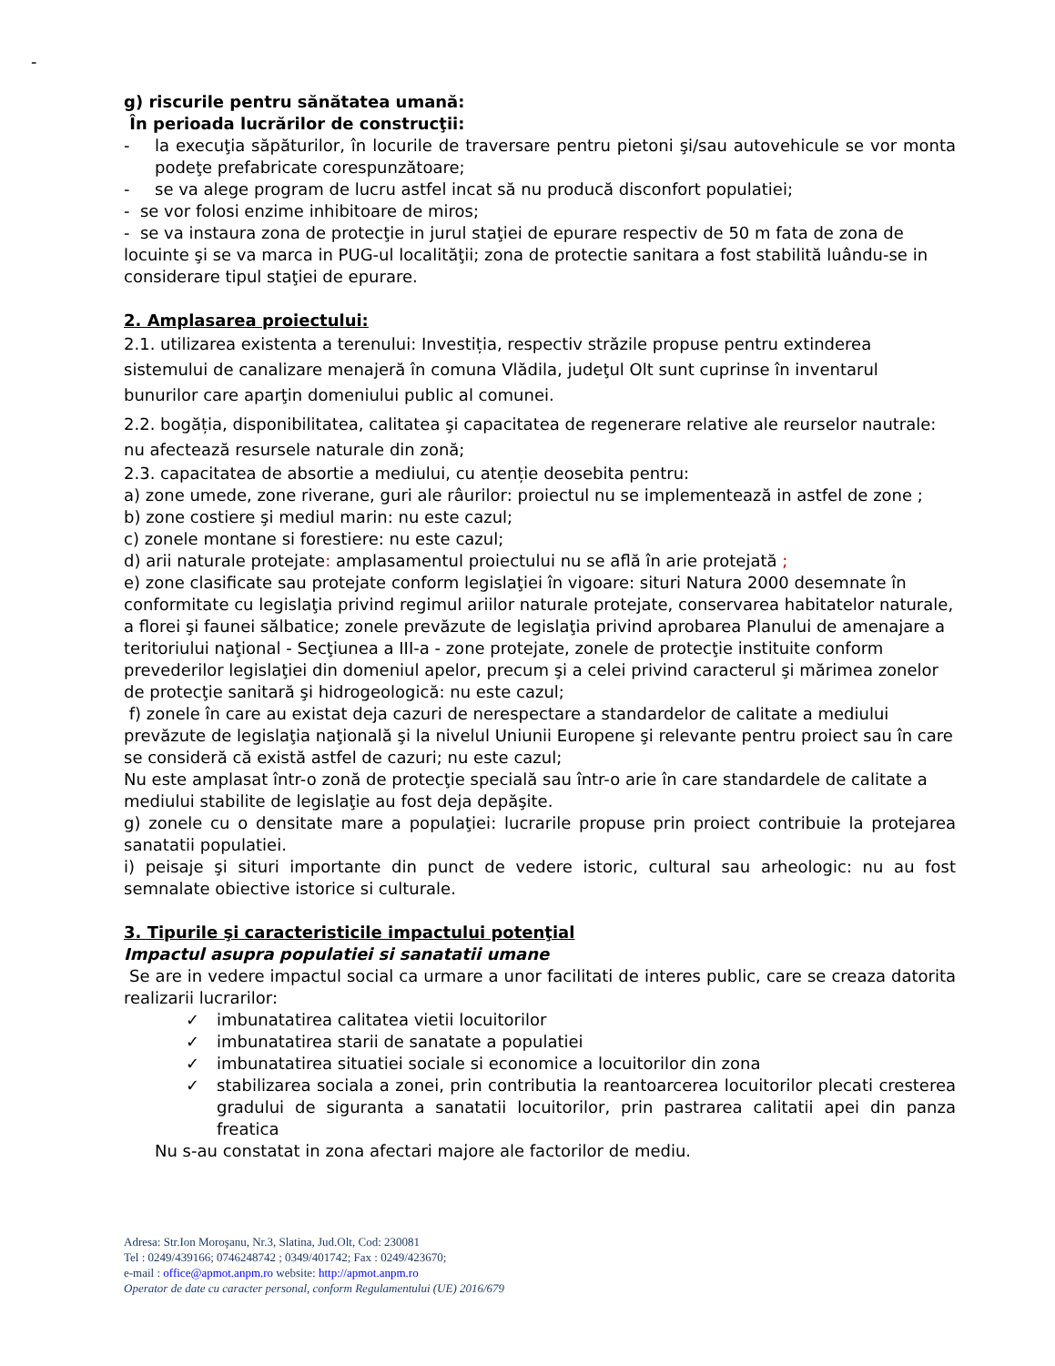-
g) riscurile pentru sănătatea umană:
În perioada lucrărilor de construcţii:
- la execuţia săpăturilor, în locurile de traversare pentru pietoni şi/sau autovehicule se vor monta podeţe prefabricate corespunzătoare;
- se va alege program de lucru astfel incat să nu producă disconfort populatiei;
- se vor folosi enzime inhibitoare de miros;
- se va instaura zona de protecţie in jurul staţiei de epurare respectiv de 50 m fata de zona de locuinte şi se va marca in PUG-ul localităţii; zona de protectie sanitara a fost stabilită luându-se in considerare tipul staţiei de epurare.
2. Amplasarea proiectului:
2.1. utilizarea existenta a terenului: Investiția, respectiv străzile propuse pentru extinderea sistemului de canalizare menajeră în comuna Vlădila, judeţul Olt sunt cuprinse în inventarul bunurilor care aparţin domeniului public al comunei.
2.2. bogăția, disponibilitatea, calitatea şi capacitatea de regenerare relative ale reurselor nautrale: nu afectează resursele naturale din zonă;
2.3. capacitatea de absortie a mediului, cu atenție deosebita pentru:
a) zone umede, zone riverane, guri ale râurilor: proiectul nu se implementează in astfel de zone ;
b) zone costiere şi mediul marin: nu este cazul;
c) zonele montane si forestiere: nu este cazul;
d) arii naturale protejate: amplasamentul proiectului nu se află în arie protejată ;
e) zone clasificate sau protejate conform legislaţiei în vigoare: situri Natura 2000 desemnate în conformitate cu legislaţia privind regimul ariilor naturale protejate, conservarea habitatelor naturale, a florei şi faunei sălbatice; zonele prevăzute de legislaţia privind aprobarea Planului de amenajare a teritoriului naţional - Secţiunea a III-a - zone protejate, zonele de protecţie instituite conform prevederilor legislaţiei din domeniul apelor, precum şi a celei privind caracterul şi mărimea zonelor de protecţie sanitară şi hidrogeologică: nu este cazul;
f) zonele în care au existat deja cazuri de nerespectare a standardelor de calitate a mediului prevăzute de legislaţia naţională şi la nivelul Uniunii Europene şi relevante pentru proiect sau în care se consideră că există astfel de cazuri; nu este cazul;
Nu este amplasat într-o zonă de protecţie specială sau într-o arie în care standardele de calitate a mediului stabilite de legislaţie au fost deja depăşite.
g) zonele cu o densitate mare a populaţiei: lucrarile propuse prin proiect contribuie la protejarea sanatatii populatiei.
i) peisaje şi situri importante din punct de vedere istoric, cultural sau arheologic: nu au fost semnalate obiective istorice si culturale.
3. Tipurile şi caracteristicile impactului potenţial
Impactul asupra populatiei si sanatatii umane
Se are in vedere impactul social ca urmare a unor facilitati de interes public, care se creaza datorita realizarii lucrarilor:
✓ imbunatatirea calitatea vietii locuitorilor
✓ imbunatatirea starii de sanatate a populatiei
✓ imbunatatirea situatiei sociale si economice a locuitorilor din zona
✓ stabilizarea sociala a zonei, prin contributia la reantoarcerea locuitorilor plecati cresterea gradului de siguranta a sanatatii locuitorilor, prin pastrarea calitatii apei din panza freatica
Nu s-au constatat in zona afectari majore ale factorilor de mediu.
Adresa: Str.Ion Moroşanu, Nr.3, Slatina, Jud.Olt, Cod: 230081
Tel : 0249/439166; 0746248742 ; 0349/401742; Fax : 0249/423670;
e-mail : office@apmot.anpm.ro website: http://apmot.anpm.ro
Operator de date cu caracter personal, conform Regulamentului (UE) 2016/679